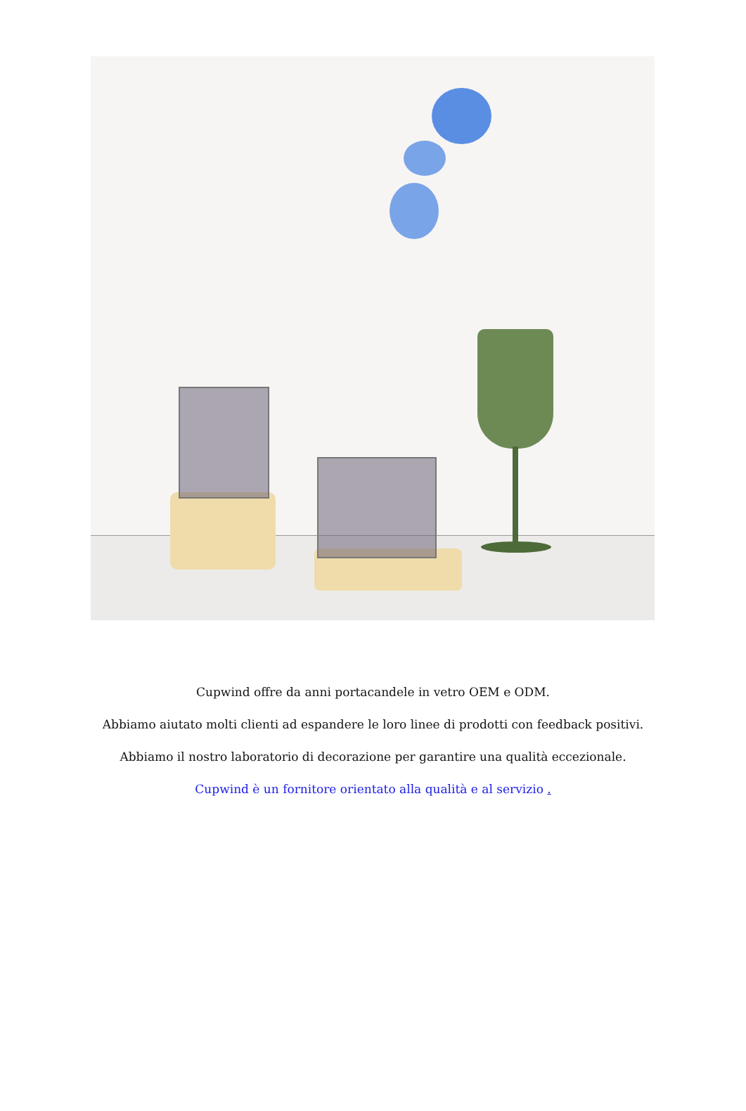Cupwind offre da anni portacandele in vetro OEM e ODM.
Abbiamo aiutato molti clienti ad espandere le loro linee di prodotti con feedback positivi.
Abbiamo il nostro laboratorio di decorazione per garantire una qualità eccezionale.
Cupwind è un fornitore orientato alla qualità e al servizio .